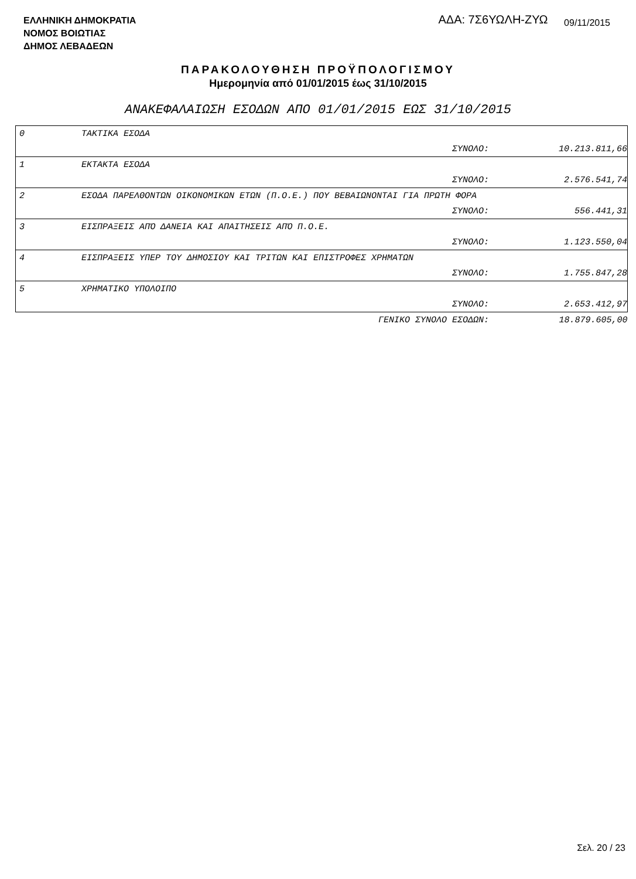ΕΛΛΗΝΙΚΗ ΔΗΜΟΚΡΑΤΙΑ
ΝΟΜΟΣ ΒΟΙΩΤΙΑΣ
ΔΗΜΟΣ ΛΕΒΑΔΕΩΝ
ΑΔΑ: 7Σ6ΥΩΛΗ-ΖΥΩ 09/11/2015
ΠΑΡΑΚΟΛΟΥΘΗΣΗ ΠΡΟΫΠΟΛΟΓΙΣΜΟΥ
Ημερομηνία από 01/01/2015 έως 31/10/2015
ΑΝΑΚΕΦΑΛΑΙΩΣΗ ΕΣΟΔΩΝ ΑΠΟ 01/01/2015 ΕΩΣ 31/10/2015
| 0 | ΤΑΚΤΙΚΑ ΕΣΟΔΑ | |
| | ΣΥΝΟΛΟ: | 10.213.811,66 |
| 1 | ΕΚΤΑΚΤΑ ΕΣΟΔΑ | |
| | ΣΥΝΟΛΟ: | 2.576.541,74 |
| 2 | ΕΣΟΔΑ ΠΑΡΕΛΘΟΝΤΩΝ ΟΙΚΟΝΟΜΙΚΩΝ ΕΤΩΝ (Π.Ο.Ε.) ΠΟΥ ΒΕΒΑΙΩΝΟΝΤΑΙ ΓΙΑ ΠΡΩΤΗ ΦΟΡΑ | |
| | ΣΥΝΟΛΟ: | 556.441,31 |
| 3 | ΕΙΣΠΡΑΞΕΙΣ ΑΠΌ ΔΑΝΕΙΑ ΚΑΙ ΑΠΑΙΤΗΣΕΙΣ ΑΠΌ Π.Ο.Ε. | |
| | ΣΥΝΟΛΟ: | 1.123.550,04 |
| 4 | ΕΙΣΠΡΑΞΕΙΣ ΥΠΕΡ ΤΟΥ ΔΗΜΟΣΙΟΥ ΚΑΙ ΤΡΙΤΩΝ ΚΑΙ ΕΠΙΣΤΡΟΦΕΣ ΧΡΗΜΑΤΩΝ | |
| | ΣΥΝΟΛΟ: | 1.755.847,28 |
| 5 | ΧΡΗΜΑΤΙΚΟ ΥΠΟΛΟΙΠΟ | |
| | ΣΥΝΟΛΟ: | 2.653.412,97 |
| | ΓΕΝΙΚΟ ΣΥΝΟΛΟ ΕΣΟΔΩΝ: | 18.879.605,00 |
Σελ. 20 / 23